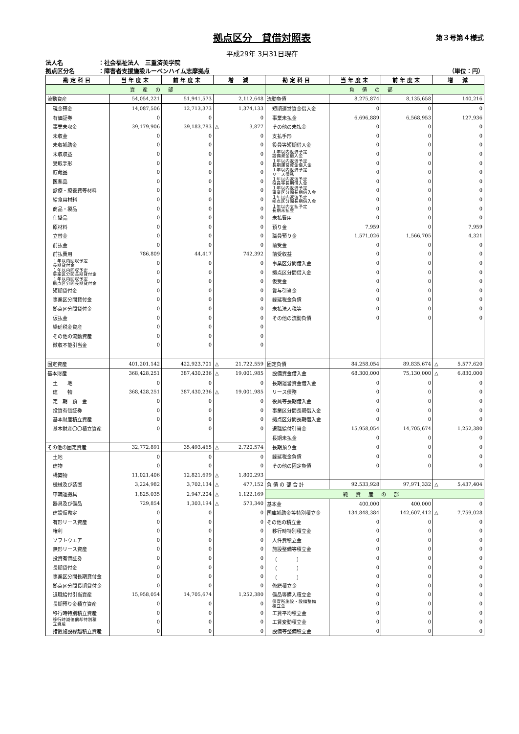拠点区分　貸借対照表
第３号第４様式
平成29年 3月31日現在
法人名 ：社会福祉法人　三重済美学院
拠点区分名 ：障害者支援施設ルーベンハイム志摩拠点
（単位：円）
| 勘定科目 | 当年度末 | 前年度末 | 増 減 | 勘定科目 | 当年度末 | 前年度末 | 増 減 |
| --- | --- | --- | --- | --- | --- | --- | --- |
| 資産の部 | | | | 負債の部 | | | |
| 流動資産 | 54,054,221 | 51,941,573 | 2,112,648 | 流動負債 | 8,275,874 | 8,135,658 | 140,216 |
| 現金預金 | 14,087,506 | 12,713,373 | 1,374,133 | 短期運営資金借入金 | 0 | 0 | 0 |
| 有価証券 | 0 | 0 | 0 | 事業未払金 | 6,696,889 | 6,568,953 | 127,936 |
| 事業未収金 | 39,179,906 | 39,183,783 | △ 3,877 | その他の未払金 | 0 | 0 | 0 |
| 未収金 | 0 | 0 | 0 | 支払手形 | 0 | 0 | 0 |
| 未収補助金 | 0 | 0 | 0 | 役員等短期借入金 | 0 | 0 | 0 |
| 未収収益 | 0 | 0 | 0 | １年以内返済予定 設備資金借入金 | 0 | 0 | 0 |
| 受取手形 | 0 | 0 | 0 | １年以内返済予定 長期運営資金借入金 | 0 | 0 | 0 |
| 貯蔵品 | 0 | 0 | 0 | １年以内返済予定 リース債務 | 0 | 0 | 0 |
| 医薬品 | 0 | 0 | 0 | １年以内返済予定 役員等長期借入金 | 0 | 0 | 0 |
| 診療・療養費等材料 | 0 | 0 | 0 | １年以内返済予定 事業区分間長期借入金 | 0 | 0 | 0 |
| 給食用材料 | 0 | 0 | 0 | １年以内返済予定 拠点区分間長期借入金 | 0 | 0 | 0 |
| 商品・製品 | 0 | 0 | 0 | １年以内支払予定 長期未払金 | 0 | 0 | 0 |
| 仕掛品 | 0 | 0 | 0 | 未払費用 | 0 | 0 | 0 |
| 原材料 | 0 | 0 | 0 | 預り金 | 7,959 | 0 | 7,959 |
| 立替金 | 0 | 0 | 0 | 職員預り金 | 1,571,026 | 1,566,705 | 4,321 |
| 前払金 | 0 | 0 | 0 | 前受金 | 0 | 0 | 0 |
| 前払費用 | 786,809 | 44,417 | 742,392 | 前受収益 | 0 | 0 | 0 |
| １年以内回収予定 長期貸付金 | 0 | 0 | 0 | 事業区分間借入金 | 0 | 0 | 0 |
| １年以内回収予定 事業区分間長期貸付金 | 0 | 0 | 0 | 拠点区分間借入金 | 0 | 0 | 0 |
| １年以内回収予定 拠点区分間長期貸付金 | 0 | 0 | 0 | 仮受金 | 0 | 0 | 0 |
| 短期貸付金 | 0 | 0 | 0 | 賞与引当金 | 0 | 0 | 0 |
| 事業区分間貸付金 | 0 | 0 | 0 | 繰延税金負債 | 0 | 0 | 0 |
| 拠点区分間貸付金 | 0 | 0 | 0 | 未払法人税等 | 0 | 0 | 0 |
| 仮払金 | 0 | 0 | 0 | その他の流動負債 | 0 | 0 | 0 |
| 繰延税金資産 | 0 | 0 | 0 | | | | |
| その他の流動資産 | 0 | 0 | 0 | | | | |
| 徴収不能引当金 | 0 | 0 | 0 | | | | |
| 固定資産 | 401,201,142 | 422,923,701 | △ 21,722,559 | 固定負債 | 84,258,054 | 89,835,674 | △ 5,577,620 |
| 基本財産 | 368,428,251 | 387,430,236 | △ 19,001,985 | 設備資金借入金 | 68,300,000 | 75,130,000 | △ 6,830,000 |
| 土 地 | 0 | 0 | 0 | 長期運営資金借入金 | 0 | 0 | 0 |
| 建 物 | 368,428,251 | 387,430,236 | △ 19,001,985 | リース債務 | 0 | 0 | 0 |
| 定 期 預 金 | 0 | 0 | 0 | 役員等長期借入金 | 0 | 0 | 0 |
| 投資有価証券 | 0 | 0 | 0 | 事業区分間長期借入金 | 0 | 0 | 0 |
| 基本財産積立資産 | 0 | 0 | 0 | 拠点区分間長期借入金 | 0 | 0 | 0 |
| 基本財産〇〇積立資産 | 0 | 0 | 0 | 退職給付引当金 | 15,958,054 | 14,705,674 | 1,252,380 |
| | | | | 長期未払金 | 0 | 0 | 0 |
| その他の固定資産 | 32,772,891 | 35,493,465 | △ 2,720,574 | 長期預り金 | 0 | 0 | 0 |
| 土地 | 0 | 0 | 0 | 繰延税金負債 | 0 | 0 | 0 |
| 建物 | 0 | 0 | 0 | その他の固定負債 | 0 | 0 | 0 |
| 構築物 | 11,021,406 | 12,821,699 | △ 1,800,293 | | | | |
| 機械及び装置 | 3,224,982 | 3,702,134 | △ 477,152 | 負 債 の 部 合 計 | 92,533,928 | 97,971,332 | △ 5,437,404 |
| 車輌運搬具 | 1,825,035 | 2,947,204 | △ 1,122,169 | 純資産の部 | | | |
| 器具及び備品 | 729,854 | 1,303,194 | △ 573,340 | 基本金 | 400,000 | 400,000 | 0 |
| 建設仮勘定 | 0 | 0 | 0 | 国庫補助金等特別積立金 | 134,848,384 | 142,607,412 | △ 7,759,028 |
| 有形リース資産 | 0 | 0 | 0 | その他の積立金 | 0 | 0 | 0 |
| 権利 | 0 | 0 | 0 | 移行時特別積立金 | 0 | 0 | 0 |
| ソフトウエア | 0 | 0 | 0 | 人件費積立金 | 0 | 0 | 0 |
| 無形リース資産 | 0 | 0 | 0 | 施設整備等積立金 | 0 | 0 | 0 |
| 投資有価証券 | 0 | 0 | 0 | （ ） | 0 | 0 | 0 |
| 長期貸付金 | 0 | 0 | 0 | （ ） | 0 | 0 | 0 |
| 事業区分間長期貸付金 | 0 | 0 | 0 | （ ） | 0 | 0 | 0 |
| 拠点区分間長期貸付金 | 0 | 0 | 0 | 修繕積立金 | 0 | 0 | 0 |
| 退職給付引当資産 | 15,958,054 | 14,705,674 | 1,252,380 | 備品等購入積立金 | 0 | 0 | 0 |
| 長期預り金積立資産 | 0 | 0 | 0 | 保育所施設・設備整備 積立金 | 0 | 0 | 0 |
| 移行時特別積立資産 | 0 | 0 | 0 | 工賃平均積立金 | 0 | 0 | 0 |
| 移行時減価償却特別積 立資産 | 0 | 0 | 0 | 工賃変動積立金 | 0 | 0 | 0 |
| 措置施設繰越積立資産 | 0 | 0 | 0 | 設備等整備積立金 | 0 | 0 | 0 |